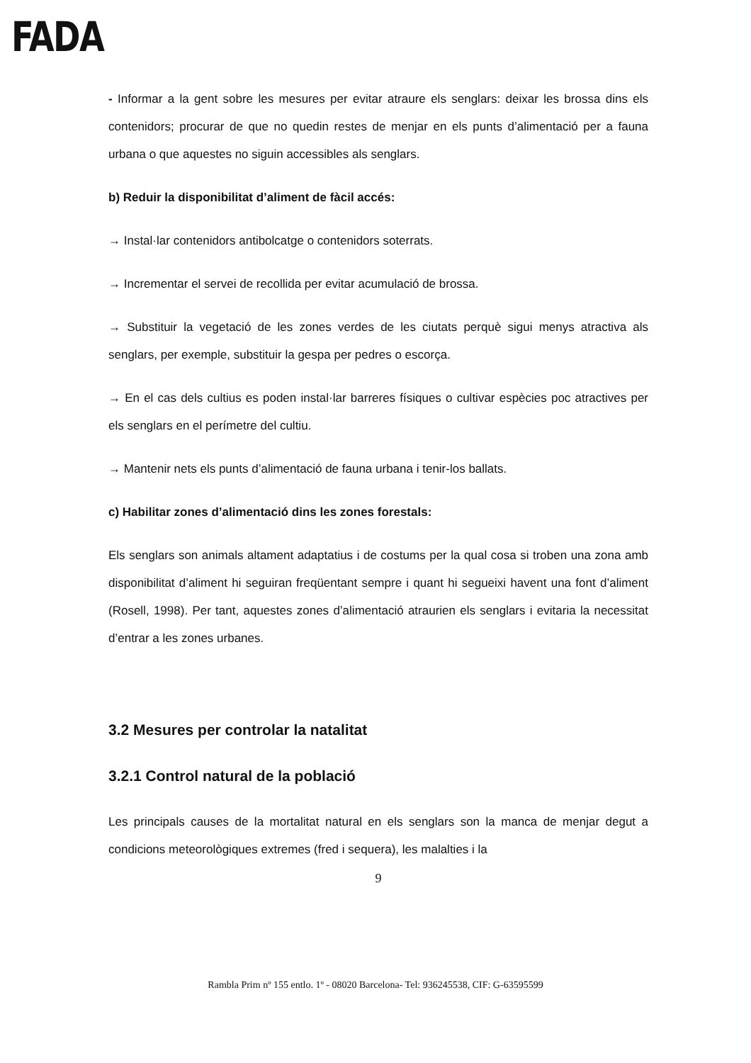FADA
- Informar a la gent sobre les mesures per evitar atraure els senglars: deixar les brossa dins els contenidors; procurar de que no quedin restes de menjar en els punts d’alimentació per a fauna urbana o que aquestes no siguin accessibles als senglars.
b) Reduir la disponibilitat d’aliment de fàcil accés:
→ Instal·lar contenidors antibolcatge o contenidors soterrats.
→ Incrementar el servei de recollida per evitar acumulació de brossa.
→ Substituir la vegetació de les zones verdes de les ciutats perquè sigui menys atractiva als senglars, per exemple, substituir la gespa per pedres o escorça.
→ En el cas dels cultius es poden instal·lar barreres físiques o cultivar espècies poc atractives per els senglars en el perímetre del cultiu.
→ Mantenir nets els punts d’alimentació de fauna urbana i tenir-los ballats.
c) Habilitar zones d’alimentació dins les zones forestals:
Els senglars son animals altament adaptatius i de costums per la qual cosa si troben una zona amb disponibilitat d’aliment hi seguiran freqüentant sempre i quant hi segueixi havent una font d’aliment (Rosell, 1998). Per tant, aquestes zones d’alimentació atraurien els senglars i evitaria la necessitat d’entrar a les zones urbanes.
3.2 Mesures per controlar la natalitat
3.2.1 Control natural de la població
Les principals causes de la mortalitat natural en els senglars son la manca de menjar degut a condicions meteorològiques extremes (fred i sequera), les malalties i la
9
Rambla Prim nº 155 entlo. 1º - 08020 Barcelona- Tel: 936245538, CIF: G-63595599